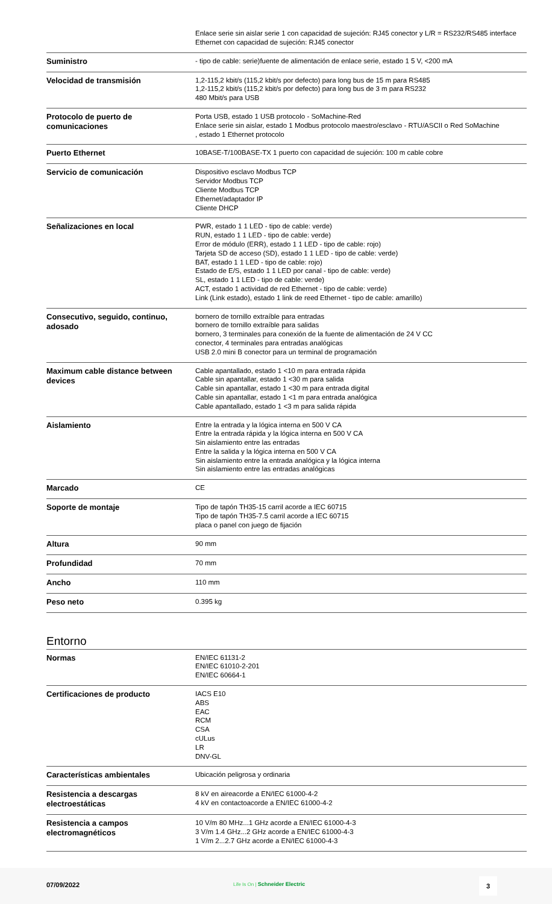| | Enlace serie sin aislar serie 1 con capacidad de sujeción: RJ45 conector y L/R = RS232/RS485 interface Ethernet con capacidad de sujeción: RJ45 conector |
| Suministro | - tipo de cable: serie)fuente de alimentación de enlace serie, estado 1 5 V, <200 mA |
| Velocidad de transmisión | 1,2-115,2 kbit/s (115,2 kbit/s por defecto) para long bus de 15 m para RS485 1,2-115,2 kbit/s (115,2 kbit/s por defecto) para long bus de 3 m para RS232 480 Mbit/s para USB |
| Protocolo de puerto de comunicaciones | Porta USB, estado 1 USB protocolo - SoMachine-Red Enlace serie sin aislar, estado 1 Modbus protocolo maestro/esclavo - RTU/ASCII o Red SoMachine , estado 1 Ethernet protocolo |
| Puerto Ethernet | 10BASE-T/100BASE-TX 1 puerto con capacidad de sujeción: 100 m cable cobre |
| Servicio de comunicación | Dispositivo esclavo Modbus TCP Servidor Modbus TCP Cliente Modbus TCP Ethernet/adaptador IP Cliente DHCP |
| Señalizaciones en local | PWR, estado 1 1 LED - tipo de cable: verde) RUN, estado 1 1 LED - tipo de cable: verde) Error de módulo (ERR), estado 1 1 LED - tipo de cable: rojo) Tarjeta SD de acceso (SD), estado 1 1 LED - tipo de cable: verde) BAT, estado 1 1 LED - tipo de cable: rojo) Estado de E/S, estado 1 1 LED por canal - tipo de cable: verde) SL, estado 1 1 LED - tipo de cable: verde) ACT, estado 1 actividad de red Ethernet - tipo de cable: verde) Link (Link estado), estado 1 link de reed Ethernet - tipo de cable: amarillo) |
| Consecutivo, seguido, continuo, adosado | bornero de tornillo extraíble para entradas bornero de tornillo extraíble para salidas bornero, 3 terminales para conexión de la fuente de alimentación de 24 V CC conector, 4 terminales para entradas analógicas USB 2.0 mini B conector para un terminal de programación |
| Maximum cable distance between devices | Cable apantallado, estado 1 <10 m para entrada rápida Cable sin apantallar, estado 1 <30 m para salida Cable sin apantallar, estado 1 <30 m para entrada digital Cable sin apantallar, estado 1 <1 m para entrada analógica Cable apantallado, estado 1 <3 m para salida rápida |
| Aislamiento | Entre la entrada y la lógica interna en 500 V CA Entre la entrada rápida y la lógica interna en 500 V CA Sin aislamiento entre las entradas Entre la salida y la lógica interna en 500 V CA Sin aislamiento entre la entrada analógica y la lógica interna Sin aislamiento entre las entradas analógicas |
| Marcado | CE |
| Soporte de montaje | Tipo de tapón TH35-15 carril acorde a IEC 60715 Tipo de tapón TH35-7.5 carril acorde a IEC 60715 placa o panel con juego de fijación |
| Altura | 90 mm |
| Profundidad | 70 mm |
| Ancho | 110 mm |
| Peso neto | 0.395 kg |
Entorno
| Normas | EN/IEC 61131-2 EN/IEC 61010-2-201 EN/IEC 60664-1 |
| Certificaciones de producto | IACS E10 ABS EAC RCM CSA cULus LR DNV-GL |
| Características ambientales | Ubicación peligrosa y ordinaria |
| Resistencia a descargas electroestáticas | 8 kV en aireacorde a EN/IEC 61000-4-2 4 kV en contactoacorde a EN/IEC 61000-4-2 |
| Resistencia a campos electromagnéticos | 10 V/m 80 MHz...1 GHz acorde a EN/IEC 61000-4-3 3 V/m 1.4 GHz...2 GHz acorde a EN/IEC 61000-4-3 1 V/m 2...2.7 GHz acorde a EN/IEC 61000-4-3 |
07/09/2022 Life Is On | Schneider Electric 3